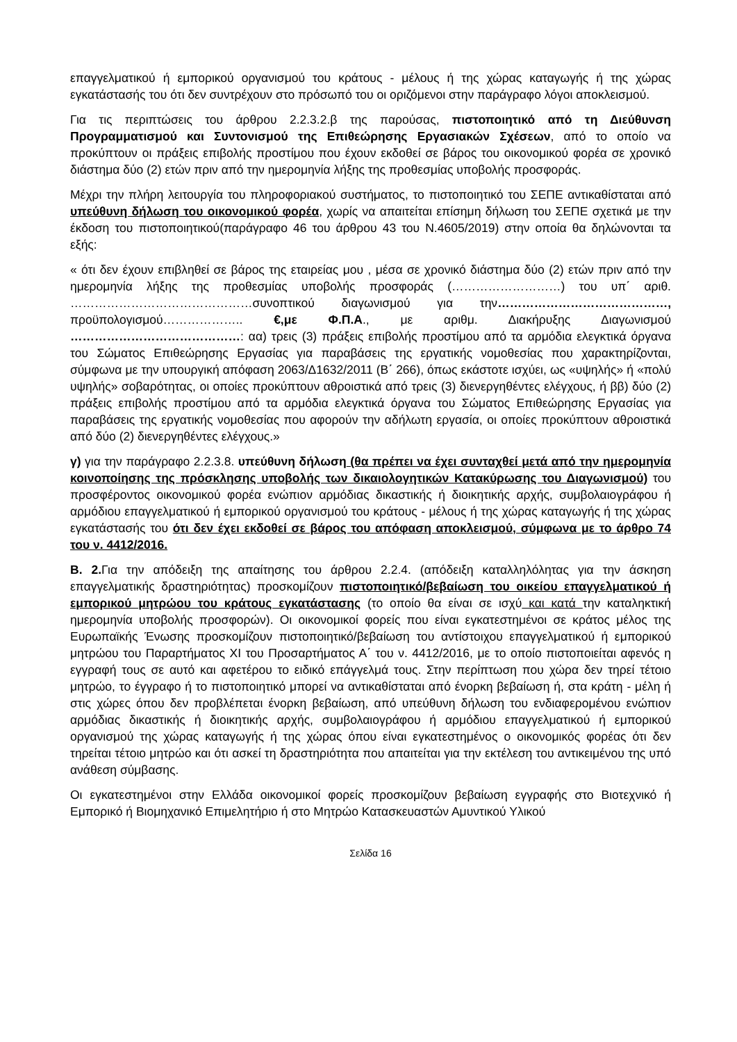επαγγελματικού ή εμπορικού οργανισμού του κράτους - μέλους ή της χώρας καταγωγής ή της χώρας εγκατάστασής του ότι δεν συντρέχουν στο πρόσωπό του οι οριζόμενοι στην παράγραφο λόγοι αποκλεισμού.
Για τις περιπτώσεις του άρθρου 2.2.3.2.β της παρούσας, πιστοποιητικό από τη Διεύθυνση Προγραμματισμού και Συντονισμού της Επιθεώρησης Εργασιακών Σχέσεων, από το οποίο να προκύπτουν οι πράξεις επιβολής προστίμου που έχουν εκδοθεί σε βάρος του οικονομικού φορέα σε χρονικό διάστημα δύο (2) ετών πριν από την ημερομηνία λήξης της προθεσμίας υποβολής προσφοράς.
Μέχρι την πλήρη λειτουργία του πληροφοριακού συστήματος, το πιστοποιητικό του ΣΕΠΕ αντικαθίσταται από υπεύθυνη δήλωση του οικονομικού φορέα, χωρίς να απαιτείται επίσημη δήλωση του ΣΕΠΕ σχετικά με την έκδοση του πιστοποιητικού(παράγραφο 46 του άρθρου 43 του Ν.4605/2019) στην οποία θα δηλώνονται τα εξής:
« ότι δεν έχουν επιβληθεί σε βάρος της εταιρείας μου , μέσα σε χρονικό διάστημα δύο (2) ετών πριν από την ημερομηνία λήξης της προθεσμίας υποβολής προσφοράς (………………………) του υπ΄ αριθ. ………………………………………συνοπτικού διαγωνισμού για την……………………………………, προϋπολογισμού……………….. €,με Φ.Π.Α., με αριθμ. Διακήρυξης Διαγωνισμού ……………………………………: αα) τρεις (3) πράξεις επιβολής προστίμου από τα αρμόδια ελεγκτικά όργανα του Σώματος Επιθεώρησης Εργασίας για παραβάσεις της εργατικής νομοθεσίας που χαρακτηρίζονται, σύμφωνα με την υπουργική απόφαση 2063/Δ1632/2011 (Β΄ 266), όπως εκάστοτε ισχύει, ως «υψηλής» ή «πολύ υψηλής» σοβαρότητας, οι οποίες προκύπτουν αθροιστικά από τρεις (3) διενεργηθέντες ελέγχους, ή ββ) δύο (2) πράξεις επιβολής προστίμου από τα αρμόδια ελεγκτικά όργανα του Σώματος Επιθεώρησης Εργασίας για παραβάσεις της εργατικής νομοθεσίας που αφορούν την αδήλωτη εργασία, οι οποίες προκύπτουν αθροιστικά από δύο (2) διενεργηθέντες ελέγχους.»
γ) για την παράγραφο 2.2.3.8. υπεύθυνη δήλωση (θα πρέπει να έχει συνταχθεί μετά από την ημερομηνία κοινοποίησης της πρόσκλησης υποβολής των δικαιολογητικών Κατακύρωσης του Διαγωνισμού) του προσφέροντος οικονομικού φορέα ενώπιον αρμόδιας δικαστικής ή διοικητικής αρχής, συμβολαιογράφου ή αρμόδιου επαγγελματικού ή εμπορικού οργανισμού του κράτους - μέλους ή της χώρας καταγωγής ή της χώρας εγκατάστασής του ότι δεν έχει εκδοθεί σε βάρος του απόφαση αποκλεισμού, σύμφωνα με το άρθρο 74 του ν. 4412/2016.
Β. 2. Για την απόδειξη της απαίτησης του άρθρου 2.2.4. (απόδειξη καταλληλόλητας για την άσκηση επαγγελματικής δραστηριότητας) προσκομίζουν πιστοποιητικό/βεβαίωση του οικείου επαγγελματικού ή εμπορικού μητρώου του κράτους εγκατάστασης (το οποίο θα είναι σε ισχύ και κατά την καταληκτική ημερομηνία υποβολής προσφορών). Οι οικονομικοί φορείς που είναι εγκατεστημένοι σε κράτος μέλος της Ευρωπαϊκής Ένωσης προσκομίζουν πιστοποιητικό/βεβαίωση του αντίστοιχου επαγγελματικού ή εμπορικού μητρώου του Παραρτήματος XI του Προσαρτήματος Α΄ του ν. 4412/2016, με το οποίο πιστοποιείται αφενός η εγγραφή τους σε αυτό και αφετέρου το ειδικό επάγγελμά τους. Στην περίπτωση που χώρα δεν τηρεί τέτοιο μητρώο, το έγγραφο ή το πιστοποιητικό μπορεί να αντικαθίσταται από ένορκη βεβαίωση ή, στα κράτη - μέλη ή στις χώρες όπου δεν προβλέπεται ένορκη βεβαίωση, από υπεύθυνη δήλωση του ενδιαφερομένου ενώπιον αρμόδιας δικαστικής ή διοικητικής αρχής, συμβολαιογράφου ή αρμόδιου επαγγελματικού ή εμπορικού οργανισμού της χώρας καταγωγής ή της χώρας όπου είναι εγκατεστημένος ο οικονομικός φορέας ότι δεν τηρείται τέτοιο μητρώο και ότι ασκεί τη δραστηριότητα που απαιτείται για την εκτέλεση του αντικειμένου της υπό ανάθεση σύμβασης.
Οι εγκατεστημένοι στην Ελλάδα οικονομικοί φορείς προσκομίζουν βεβαίωση εγγραφής στο Βιοτεχνικό ή Εμπορικό ή Βιομηχανικό Επιμελητήριο ή στο Μητρώο Κατασκευαστών Αμυντικού Υλικού
Σελίδα 16